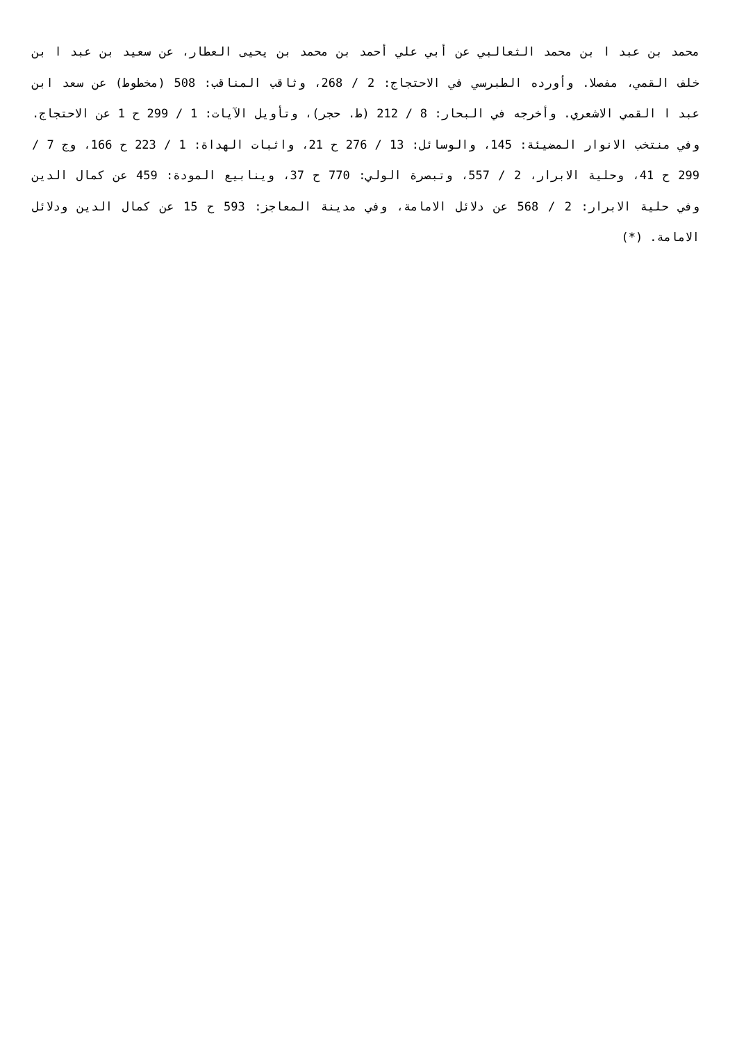محمد بن عبد ا بن محمد الثعالبي عن أبي علي أحمد بن محمد بن يحيى العطار، عن سعيد بن عبد ا بن خلف القمي، مفصلا. وأورده الطبرسي في الاحتجاج: 2 / 268، وثاقب المناقب: 508 (مخطوط) عن سعد ابن عبد ا القمي الاشعري. وأخرجه في البحار: 8 / 212 (ط. حجر)، وتأويل الآيات: 1 / 299 ح 1 عن الاحتجاج. وفي منتخب الانوار المضيئة: 145، والوسائل: 13 / 276 ح 21، واثبات الهداة: 1 / 223 ح 166، وج 7 / 299 ح 41، وحلية الابرار، 2 / 557، وتبصرة الولي: 770 ح 37، وينابيع المودة: 459 عن كمال الدين وفي حلية الابرار: 2 / 568 عن دلائل الامامة، وفي مدينة المعاجز: 593 ح 15 عن كمال الدين ودلائل الامامة. (*)